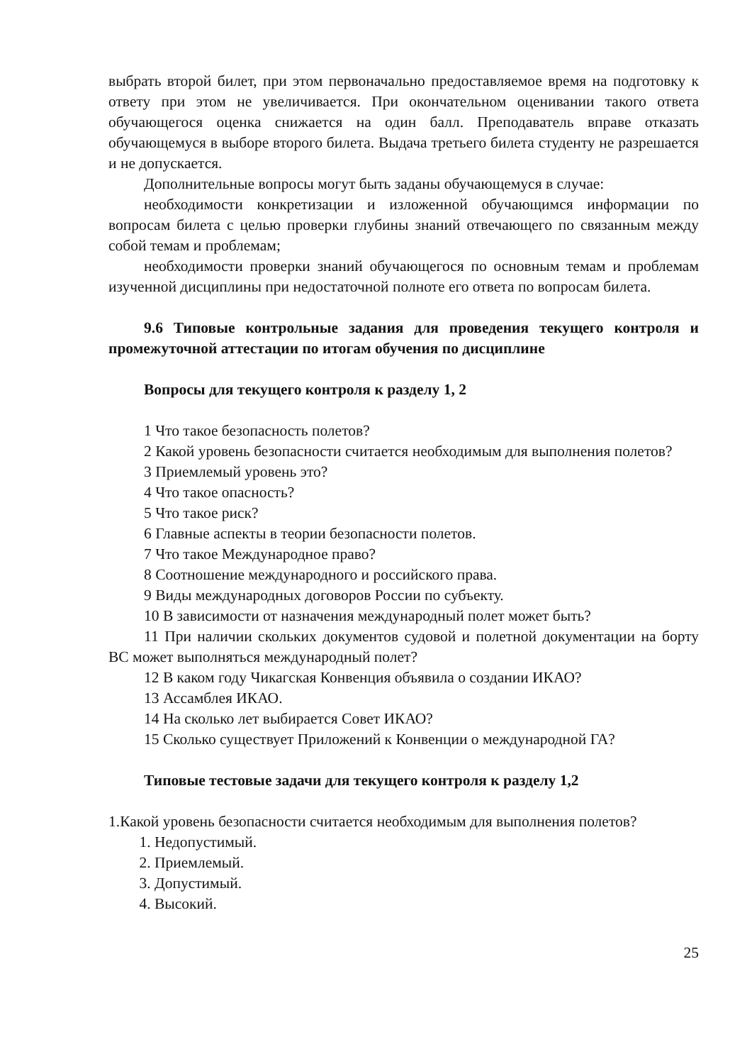выбрать второй билет, при этом первоначально предоставляемое время на подготовку к ответу при этом не увеличивается. При окончательном оценивании такого ответа обучающегося оценка снижается на один балл. Преподаватель вправе отказать обучающемуся в выборе второго билета. Выдача третьего билета студенту не разрешается и не допускается.
Дополнительные вопросы могут быть заданы обучающемуся в случае:
необходимости конкретизации и изложенной обучающимся информации по вопросам билета с целью проверки глубины знаний отвечающего по связанным между собой темам и проблемам;
необходимости проверки знаний обучающегося по основным темам и проблемам изученной дисциплины при недостаточной полноте его ответа по вопросам билета.
9.6 Типовые контрольные задания для проведения текущего контроля и промежуточной аттестации по итогам обучения по дисциплине
Вопросы для текущего контроля к разделу 1, 2
1 Что такое безопасность полетов?
2 Какой уровень безопасности считается необходимым для выполнения полетов?
3 Приемлемый уровень это?
4 Что такое опасность?
5 Что такое риск?
6 Главные аспекты в теории безопасности полетов.
7 Что такое Международное право?
8 Соотношение международного и российского права.
9 Виды международных договоров России по субъекту.
10 В зависимости от назначения международный полет может быть?
11 При наличии скольких документов судовой и полетной документации на борту ВС может выполняться международный полет?
12 В каком году Чикагская Конвенция объявила о создании ИКАО?
13 Ассамблея ИКАО.
14 На сколько лет выбирается Совет ИКАО?
15 Сколько существует Приложений к Конвенции о международной ГА?
Типовые тестовые задачи для текущего контроля к разделу 1,2
1.Какой уровень безопасности считается необходимым для выполнения полетов?
1. Недопустимый.
2. Приемлемый.
3. Допустимый.
4. Высокий.
25